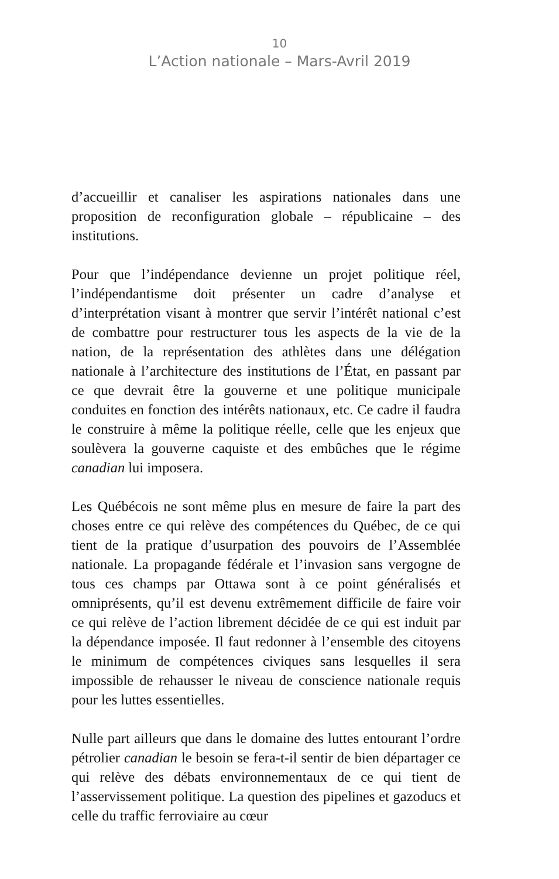10
L’Action nationale – Mars-Avril 2019
d’accueillir et canaliser les aspirations nationales dans une proposition de reconfiguration globale – républicaine – des institutions.
Pour que l’indépendance devienne un projet politique réel, l’indépendantisme doit présenter un cadre d’analyse et d’interprétation visant à montrer que servir l’intérêt national c’est de combattre pour restructurer tous les aspects de la vie de la nation, de la représentation des athlètes dans une délégation nationale à l’architecture des institutions de l’État, en passant par ce que devrait être la gouverne et une politique municipale conduites en fonction des intérêts nationaux, etc. Ce cadre il faudra le construire à même la politique réelle, celle que les enjeux que soulèvera la gouverne caquiste et des embûches que le régime canadian lui imposera.
Les Québécois ne sont même plus en mesure de faire la part des choses entre ce qui relève des compétences du Québec, de ce qui tient de la pratique d’usurpation des pouvoirs de l’Assemblée nationale. La propagande fédérale et l’invasion sans vergogne de tous ces champs par Ottawa sont à ce point généralisés et omniprésents, qu’il est devenu extrêmement difficile de faire voir ce qui relève de l’action librement décidée de ce qui est induit par la dépendance imposée. Il faut redonner à l’ensemble des citoyens le minimum de compétences civiques sans lesquelles il sera impossible de rehausser le niveau de conscience nationale requis pour les luttes essentielles.
Nulle part ailleurs que dans le domaine des luttes entourant l’ordre pétrolier canadian le besoin se fera-t-il sentir de bien départager ce qui relève des débats environnementaux de ce qui tient de l’asservissement politique. La question des pipelines et gazoducs et celle du traffic ferroviaire au cœur